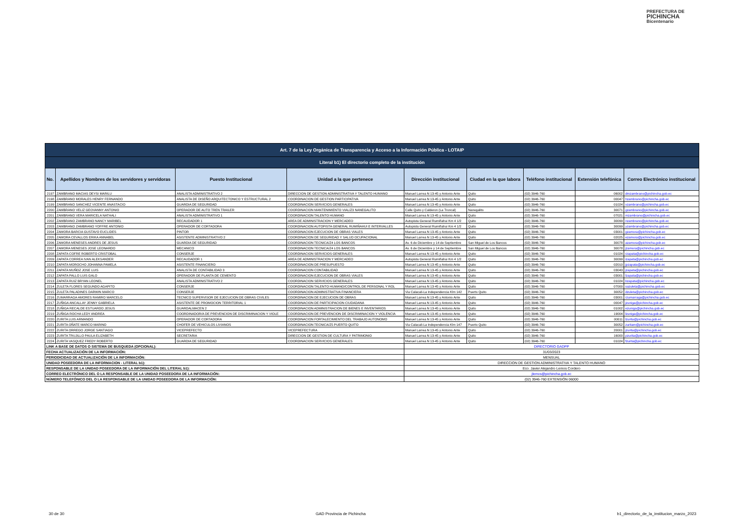PREFECTURA DE
PICHINCHA
Bicentenario
| Art. 7 de la Ley Orgánica de Transparencia y Acceso a la Información Pública - LOTAIP | | | | | | | | |
| Literal b1) El directorio completo de la institución | | | | | | | | |
| No. | Apellidos y Nombres de los servidores y servidoras | Puesto Institucional | Unidad a la que pertenece | Dirección institucional | Ciudad en la que labora | Teléfono institucional | Extensión telefónica | Correo Electrónico institucional |
| 2197 | ZAMBRANO MACIAS DEYSI MARILU | ANALISTA ADMINISTRATIVO 2 | DIRECCION DE GESTION ADMINISTRATIVA Y TALENTO HUMANO | Manuel Larrea N 13-45 y Antonio Ante | Quito | (02) 3946-760 | 06002 | dmzambrano@pichincha.gob.ec |
| 2198 | ZAMBRANO MORALES HENRY FERNANDO | ANALISTA DE DISEÑO ARQUITECTONICO Y ESTRUCTURAL 2 | COORDINACION DE GESTION PARTICIPATIVA | Manuel Larrea N 13-45 y Antonio Ante | Quito | (02) 3946-760 | 00047 | hzambrano@pichincha.gob.ec |
| 2199 | ZAMBRANO SANCHEZ VICENTE ANASTACIO | GUARDIA DE SEGURIDAD | COORDINACION SERVICIOS GENERALES | Manuel Larrea N 13-45 y Antonio Ante | Quito | (02) 3946-760 | 01024 | vzambrano@pichincha.gob.ec |
| 2200 | ZAMBRANO VELIZ GEOVANNY ANTONIO | OPERADOR DE AUTO TREN TRAILER | COORDINACION MANTENIMIENTO VIAL/Z3 NANEGALITO | Calle Quito y Calderon (La Troncal) | Nanegalito | (02) 3946-760 | 30071 | gzambrano@pichincha.gob.ec |
| 2201 | ZAMBRANO VERA MARICELA NATHALI | ANALISTA ADMINISTRATIVO 1 | COORDINACION TALENTO HUMANO | Manuel Larrea N 13-45 y Antonio Ante | Quito | (02) 3946-760 | 07021 | mzambrano@pichincha.gob.ec |
| 2202 | ZAMBRANO ZAMBRANO NANCY MARIBEL | RECAUDADOR 1 | AREA DE ADMINISTRACION Y MERCADEO | Autopista General Rumiñahui Km 4 1/2 | Quito | (02) 3946-760 | 30099 | nzambrano@pichincha.gob.ec |
| 2203 | ZAMBRANO ZAMBRANO YOFFRE ANTONIO | OPERADOR DE CORTADORA | COORDINACION AUTOPISTA GENERAL RUMIÑAHUI E INTERVALLES | Autopista General Rumiñahui Km 4 1/2 | Quito | (02) 3946-760 | 30099 | yzambrano@pichincha.gob.ec |
| 2204 | ZAMORA BARCIA GUSTAVO EUCLIDES | PINTOR | COORDINACION EJECUCION DE OBRAS VIALES | Manuel Larrea N 13-45 y Antonio Ante | Quito | (02) 3946-760 | 03001 | gzamora@pichincha.gob.ec |
| 2205 | ZAMORA CEVALLOS ERIKA ANNABEL | ASISTENTE ADMINISTRATIVO 2 | COORDINACION DE SEGURIDAD Y SALUD OCUPACIONAL | Manuel Larrea N 13-45 y Antonio Ante | Quito | (02) 3946-760 | 02025 | ezamora@pichincha.gob.ec |
| 2206 | ZAMORA MENESES ANDRES DE JESUS | GUARDIA DE SEGURIDAD | COORDINACION TECNICA/Z4 LOS BANCOS | Av. 6 de Diciembre y 14 de Septiembre | San Miguel de Los Bancos | (02) 3946-760 | 30078 | azamora@pichincha.gob.ec |
| 2207 | ZAMORA MENESES JOSE LEONARDO | MECANICO | COORDINACION TECNICA/Z4 LOS BANCOS | Av. 6 de Diciembre y 14 de Septiembre | San Miguel de Los Bancos | (02) 3946-760 | 30078 | jzamora@pichincha.gob.ec |
| 2208 | ZAPATA COFRE ROBERTO CRISTOBAL | CONSERJE | COORDINACION SERVICIOS GENERALES | Manuel Larrea N 13-45 y Antonio Ante | Quito | (02) 3946-760 | 01024 | rzapata@pichincha.gob.ec |
| 2209 | ZAPATA CORREA IVAN ALEKSANDER | RECAUDADOR 1 | AREA DE ADMINISTRACION Y MERCADEO | Autopista General Rumiñahui Km 4 1/2 | Quito | (02) 3946-760 | 30099 | izapata@pichincha.gob.ec |
| 2210 | ZAPATA MOROCHO JOHANNA PAMELA | ASISTENTE FINANCIERO | COORDINACION DE PRESUPUESTO | Manuel Larrea N 13-45 y Antonio Ante | Quito | (02) 3946-760 | 02010 | jpzapata@pichincha.gob.ec |
| 2211 | ZAPATA MUÑOZ JOSE LUIS | ANALISTA DE CONTABILIDAD 3 | COORDINACION CONTABILIDAD | Manuel Larrea N 13-45 y Antonio Ante | Quito | (02) 3946-760 | 03043 | jzapata@pichincha.gob.ec |
| 2212 | ZAPATA PALLO LUIS GALO | OPERADOR DE PLANTA DE CEMENTO | COORDINACION EJECUCION DE OBRAS VIALES | Manuel Larrea N 13-45 y Antonio Ante | Quito | (02) 3946-760 | 03001 | lzapata@pichincha.gob.ec |
| 2213 | ZAPATA RUIZ BRYAN LEONEL | ANALISTA ADMINISTRATIVO 2 | COORDINACION SERVICIOS GENERALES | Manuel Larrea N 13-45 y Antonio Ante | Quito | (02) 3946-760 | 01024 | bzapata@pichincha.gob.ec |
| 2214 | ZULETA FLORES SEGUNDO AGAPITO | CONSERJE | COORDINACION TALENTO HUMANO/CONTROL DE PERSONAL Y ROL | Manuel Larrea N 13-45 y Antonio Ante | Quito | (02) 3946-760 | 07000 | sazuleta@pichincha.gob.ec |
| 2215 | ZULETA PALADINES DARWIN MARCO | CONSERJE | COORDINACION ADMINISTRATIVA FINANCIERA | Via Calacali-La Independencia Klm 142 | Puerto Quito | (02) 3946-760 | 30052 | dzuleta@pichincha.gob.ec |
| 2216 | ZUMARRAGA AMORES RAMIRO MARCELO | TECNICO SUPERVISOR DE EJECUCION DE OBRAS CIVILES | COORDINACION DE EJECUCION DE OBRAS | Manuel Larrea N 13-45 y Antonio Ante | Quito | (02) 3946-760 | 03001 | rzumarraga@pichincha.gob.ec |
| 2217 | ZUÑIGA ANCALLAY JENNY GABRIELA | ASISTENTE DE PROMOCION TERRITORIAL 1 | COORDINACION DE PARTICIPACION CIUDADANA | Manuel Larrea N 13-45 y Antonio Ante | Quito | (02) 3946-760 | 00047 | jzuniga@pichincha.gob.ec |
| 2218 | ZUÑIGA RECALDE ESTUARDO JESUS | GUARDALMACEN 2 | COORDINACION ADMINISTRACION DE BIENES E INVENTARIOS | Manuel Larrea N 13-45 y Antonio Ante | Quito | (02) 3946-760 | 01002 | ezuniga@pichincha.gob.ec |
| 2219 | ZUÑIGA ROCHA LEDY ANDREA | COORDINADOR/A DE PREVENCION DE DISCRIMINACION Y VIOLE | COORDINACION DE PREVENCION DE DISCRIMINACION Y VIOLENCIA | Manuel Larrea N 13-45 y Antonio Ante | Quito | (02) 3946-760 | 19004 | lzuniga@pichincha.gob.ec |
| 2220 | ZURITA LUIS ARMANDO | OPERADOR DE CORTADORA | COORDINACION FORTALECIMIENTO DEL TRABAJO AUTONOMO | Manuel Larrea N 13-45 y Antonio Ante | Quito | (02) 3946-760 | 00011 | lzurita@pichincha.gob.ec |
| 2221 | ZURITA OÑATE MARCO MARINO | CHOFER DE VEHICULOS LIVIANOS | COORDINACION TECNICA/Z5 PUERTO QUITO | Via Calacali-La Independencia Klm 147 | Puerto Quito | (02) 3946-760 | 30052 | zuritam@pichincha.gob.ec |
| 2222 | ZURITA ORREGO JORGE SANTIAGO | VICEPREFECTO | VICEPREFECTURA | Manuel Larrea N 13-45 y Antonio Ante | Quito | (02) 3946-760 | 20001 | jzurita@pichincha.gob.ec |
| 2223 | ZURITA TRUJILLO PAULA ELIZABETH | SECRETARIA | DIRECCION DE GESTION DE CULTURA Y PATRIMONIO | Manuel Larrea N 13-45 y Antonio Ante | Quito | (02) 3946-760 | 16000 | pzurita@pichincha.gob.ec |
| 2224 | ZURITA VASQUEZ FREDY ROBERTO | GUARDIA DE SEGURIDAD | COORDINACION SERVICIOS GENERALES | Manuel Larrea N 13-45 y Antonio Ante | Quito | (02) 3946-760 | 01024 | fzurita@pichincha.gob.ec |
| LINK A BASE DE DATOS O SISTEMA DE BUSQUEDA (OPCIONAL): | | | | DIRECTORIO GADPP | | | | |
| FECHA ACTUALIZACIÓN DE LA INFORMACIÓN: | | | | 31/03/2023 | | | | |
| PERIODICIDAD DE ACTUALIZACIÓN DE LA INFORMACIÓN: | | | | MENSUAL | | | | |
| UNIDAD POSEEDORA DE LA INFORMACION - LITERAL b1): | | | | DIRECCION DE GESTION ADMINISTRATIVA Y TALENTO HUMANO | | | | |
| RESPONSABLE DE LA UNIDAD POSEEDORA DE LA INFORMACIÓN DEL LITERAL b1): | | | | Eco. Javier Alejandro Lemos Cordero | | | | |
| CORREO ELECTRÓNICO DEL O LA RESPONSABLE DE LA UNIDAD POSEEDORA DE LA INFORMACIÓN: | | | | jlemos@pichincha.gob.ec | | | | |
| NÚMERO TELEFÓNICO DEL O LA RESPONSABLE DE LA UNIDAD POSEEDORA DE LA INFORMACIÓN: | | | | (02) 3946-760 EXTENSIÓN 06000 | | | | |
30 de 30 GAD Provincia de Pichincha b1_directorio_de_la_institucion_marzo_2023